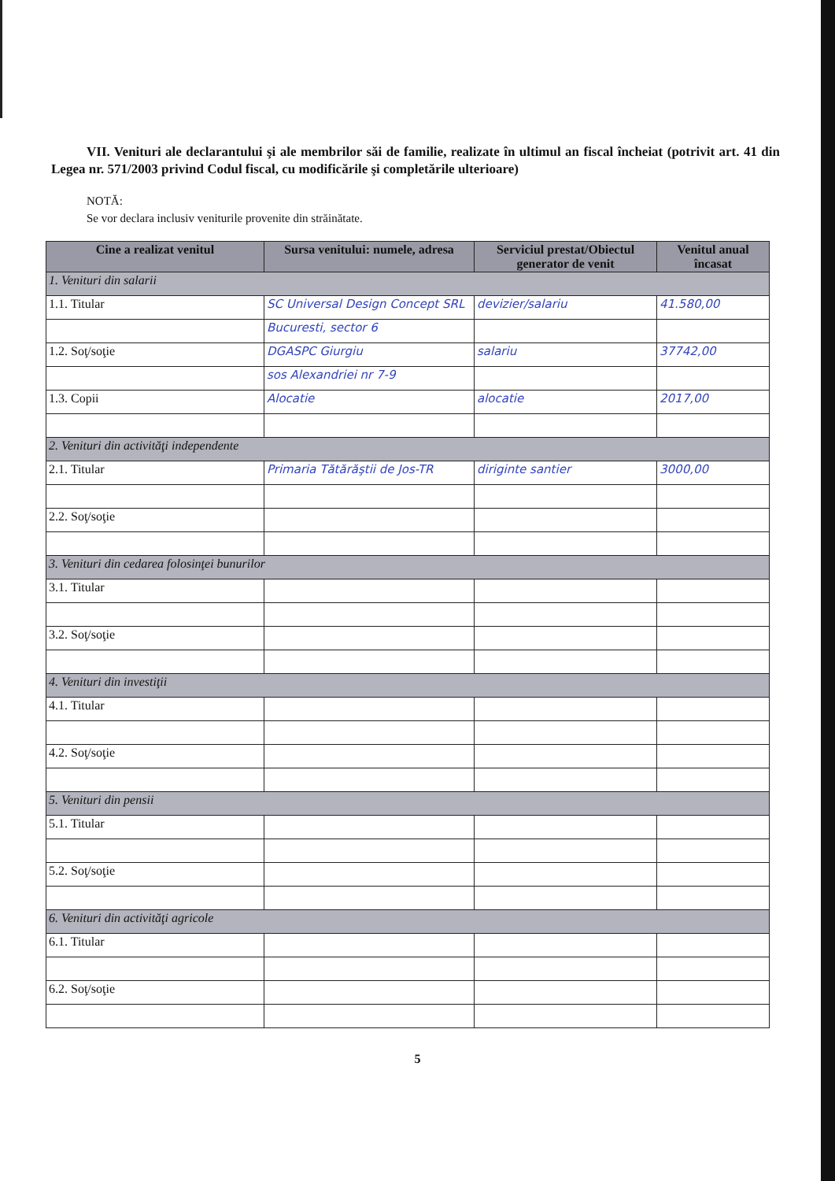VII. Venituri ale declarantului şi ale membrilor săi de familie, realizate în ultimul an fiscal încheiat (potrivit art. 41 din Legea nr. 571/2003 privind Codul fiscal, cu modificările şi completările ulterioare)
NOTĂ:
Se vor declara inclusiv veniturile provenite din străinătate.
| Cine a realizat venitul | Sursa venitului: numele, adresa | Serviciul prestat/Obiectul generator de venit | Venitul anual încasat |
| --- | --- | --- | --- |
| 1. Venituri din salarii | | | |
| 1.1. Titular | SC Universal Design Concept SRL | devizier/salariu | 41.580,00 |
| | Bucuresti, sector 6 | | |
| 1.2. Soţ/soţie | DGASPC Giurgiu | salariu | 37742,00 |
| | sos Alexandriei nr 7-9 | | |
| 1.3. Copii | Alocatie | alocatie | 2017,00 |
| 2. Venituri din activităţi independente | | | |
| 2.1. Titular | Primaria Tătărăştii de Jos-TR | diriginte santier | 3000,00 |
| 2.2. Soţ/soţie | | | |
| 3. Venituri din cedarea folosinţei bunurilor | | | |
| 3.1. Titular | | | |
| 3.2. Soţ/soţie | | | |
| 4. Venituri din investiţii | | | |
| 4.1. Titular | | | |
| 4.2. Soţ/soţie | | | |
| 5. Venituri din pensii | | | |
| 5.1. Titular | | | |
| 5.2. Soţ/soţie | | | |
| 6. Venituri din activităţi agricole | | | |
| 6.1. Titular | | | |
| 6.2. Soţ/soţie | | | |
5